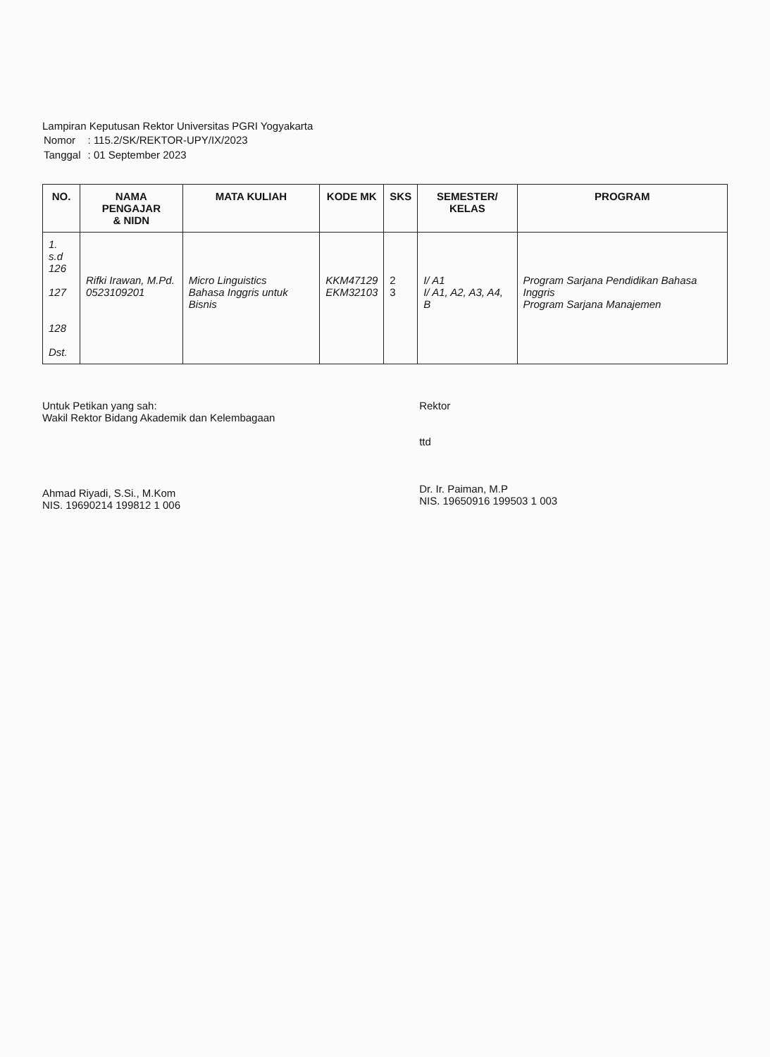Lampiran Keputusan Rektor Universitas PGRI Yogyakarta
| Nomor | : 115.2/SK/REKTOR-UPY/IX/2023 |
| Tanggal | : 01 September 2023 |
| NO. | NAMA PENGAJAR & NIDN | MATA KULIAH | KODE MK | SKS | SEMESTER/ KELAS | PROGRAM |
| --- | --- | --- | --- | --- | --- | --- |
| 1. s.d 126 127 128 Dst. | Rifki Irawan, M.Pd. 0523109201 | Micro Linguistics Bahasa Inggris untuk Bisnis | KKM47129 EKM32103 | 2 3 | I/ A1 I/ A1, A2, A3, A4, B | Program Sarjana Pendidikan Bahasa Inggris Program Sarjana Manajemen |
Untuk Petikan yang sah:
Wakil Rektor Bidang Akademik dan Kelembagaan
Ahmad Riyadi, S.Si., M.Kom
NIS. 19690214 199812 1 006
Rektor
ttd
Dr. Ir. Paiman, M.P
NIS. 19650916 199503 1 003